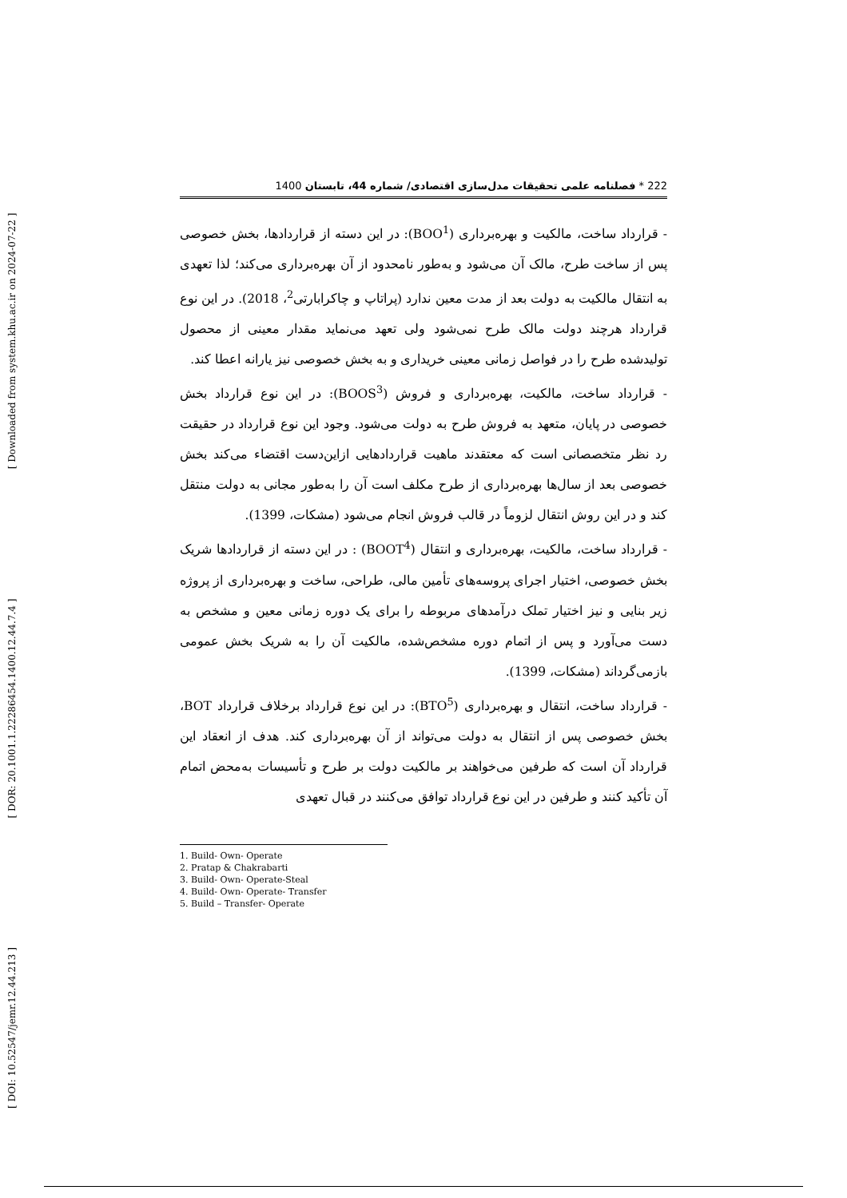[ Downloaded from system.khu.ac.ir on 2024-07-22 ]
[ DOR: 20.1001.1.22286454.1400.12.44.7.4 ]
[ DOI: 10.52547/jemr.12.44.213 ]
222 * فصلنامه علمی تحقیقات مدل‌سازی اقتصادی/ شماره 44، تابستان 1400
- قرارداد ساخت، مالکیت و بهره‌برداری (BOO<sup>1</sup>): در این دسته از قراردادها، بخش خصوصی پس از ساخت طرح، مالک آن می‌شود و به‌طور نامحدود از آن بهره‌برداری می‌کند؛ لذا تعهدی به انتقال مالکیت به دولت بعد از مدت معین ندارد (پراتاپ و چاکرابارتی<sup>2</sup>، 2018). در این نوع قرارداد هرچند دولت مالک طرح نمی‌شود ولی تعهد می‌نماید مقدار معینی از محصول تولیدشده طرح را در فواصل زمانی معینی خریداری و به بخش خصوصی نیز یارانه اعطا کند.
- قرارداد ساخت، مالکیت، بهره‌برداری و فروش (BOOS<sup>3</sup>): در این نوع قرارداد بخش خصوصی در پایان، متعهد به فروش طرح به دولت می‌شود. وجود این نوع قرارداد در حقیقت رد نظر متخصصانی است که معتقدند ماهیت قراردادهایی ازاین‌دست اقتضاء می‌کند بخش خصوصی بعد از سال‌ها بهره‌برداری از طرح مکلف است آن را به‌طور مجانی به دولت منتقل کند و در این روش انتقال لزوماً در قالب فروش انجام می‌شود (مشکات، 1399).
- قرارداد ساخت، مالکیت، بهره‌برداری و انتقال (BOOT<sup>4</sup>) : در این دسته از قراردادها شریک بخش خصوصی، اختیار اجرای پروسه‌های تأمین مالی، طراحی، ساخت و بهره‌برداری از پروژه زیر بنایی و نیز اختیار تملک درآمدهای مربوطه را برای یک دوره زمانی معین و مشخص به دست می‌آورد و پس از اتمام دوره مشخص‌شده، مالکیت آن را به شریک بخش عمومی بازمی‌گرداند (مشکات، 1399).
- قرارداد ساخت، انتقال و بهره‌برداری (BTO<sup>5</sup>): در این نوع قرارداد برخلاف قرارداد BOT، بخش خصوصی پس از انتقال به دولت می‌تواند از آن بهره‌برداری کند. هدف از انعقاد این قرارداد آن است که طرفین می‌خواهند بر مالکیت دولت بر طرح و تأسیسات به‌محض اتمام آن تأکید کنند و طرفین در این نوع قرارداد توافق می‌کنند در قبال تعهدی
1. Build- Own- Operate
2. Pratap & Chakrabarti
3. Build- Own- Operate-Steal
4. Build- Own- Operate- Transfer
5. Build – Transfer- Operate